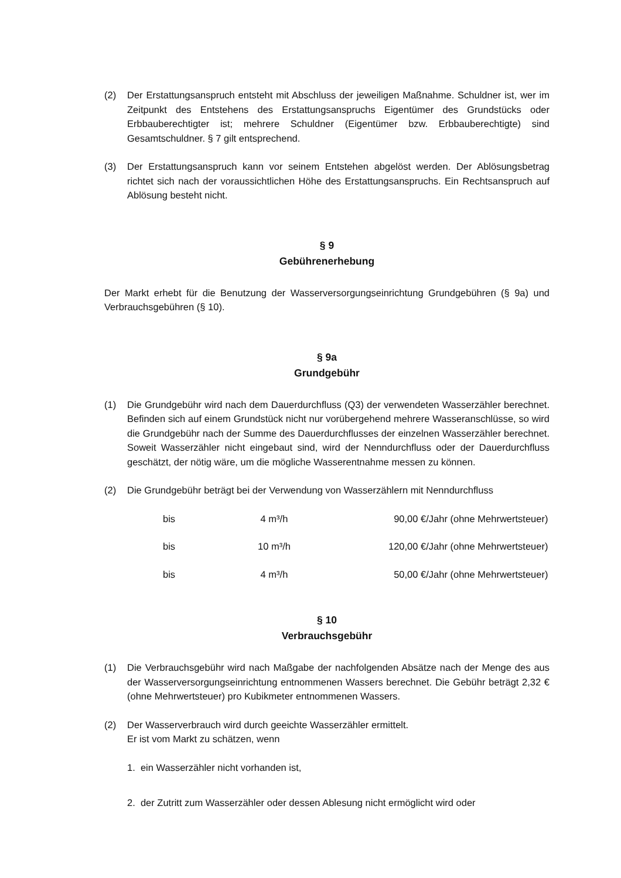(2) Der Erstattungsanspruch entsteht mit Abschluss der jeweiligen Maßnahme. Schuldner ist, wer im Zeitpunkt des Entstehens des Erstattungsanspruchs Eigentümer des Grundstücks oder Erbbauberechtigter ist; mehrere Schuldner (Eigentümer bzw. Erbbauberechtigte) sind Gesamtschuldner. § 7 gilt entsprechend.
(3) Der Erstattungsanspruch kann vor seinem Entstehen abgelöst werden. Der Ablösungsbetrag richtet sich nach der voraussichtlichen Höhe des Erstattungsanspruchs. Ein Rechtsanspruch auf Ablösung besteht nicht.
§ 9
Gebührenerhebung
Der Markt erhebt für die Benutzung der Wasserversorgungseinrichtung Grundgebühren (§ 9a) und Verbrauchsgebühren (§ 10).
§ 9a
Grundgebühr
(1) Die Grundgebühr wird nach dem Dauerdurchfluss (Q3) der verwendeten Wasserzähler berechnet. Befinden sich auf einem Grundstück nicht nur vorübergehend mehrere Wasseranschlüsse, so wird die Grundgebühr nach der Summe des Dauerdurchflusses der einzelnen Wasserzähler berechnet. Soweit Wasserzähler nicht eingebaut sind, wird der Nenndurchfluss oder der Dauerdurchfluss geschätzt, der nötig wäre, um die mögliche Wasserentnahme messen zu können.
(2) Die Grundgebühr beträgt bei der Verwendung von Wasserzählern mit Nenndurchfluss
| bis | 4 m³/h | 90,00 €/Jahr (ohne Mehrwertsteuer) |
| bis | 10 m³/h | 120,00 €/Jahr (ohne Mehrwertsteuer) |
| bis | 4 m³/h | 50,00 €/Jahr (ohne Mehrwertsteuer) |
§ 10
Verbrauchsgebühr
(1) Die Verbrauchsgebühr wird nach Maßgabe der nachfolgenden Absätze nach der Menge des aus der Wasserversorgungseinrichtung entnommenen Wassers berechnet. Die Gebühr beträgt 2,32 € (ohne Mehrwertsteuer) pro Kubikmeter entnommenen Wassers.
(2) Der Wasserverbrauch wird durch geeichte Wasserzähler ermittelt.
Er ist vom Markt zu schätzen, wenn
1. ein Wasserzähler nicht vorhanden ist,
2. der Zutritt zum Wasserzähler oder dessen Ablesung nicht ermöglicht wird oder